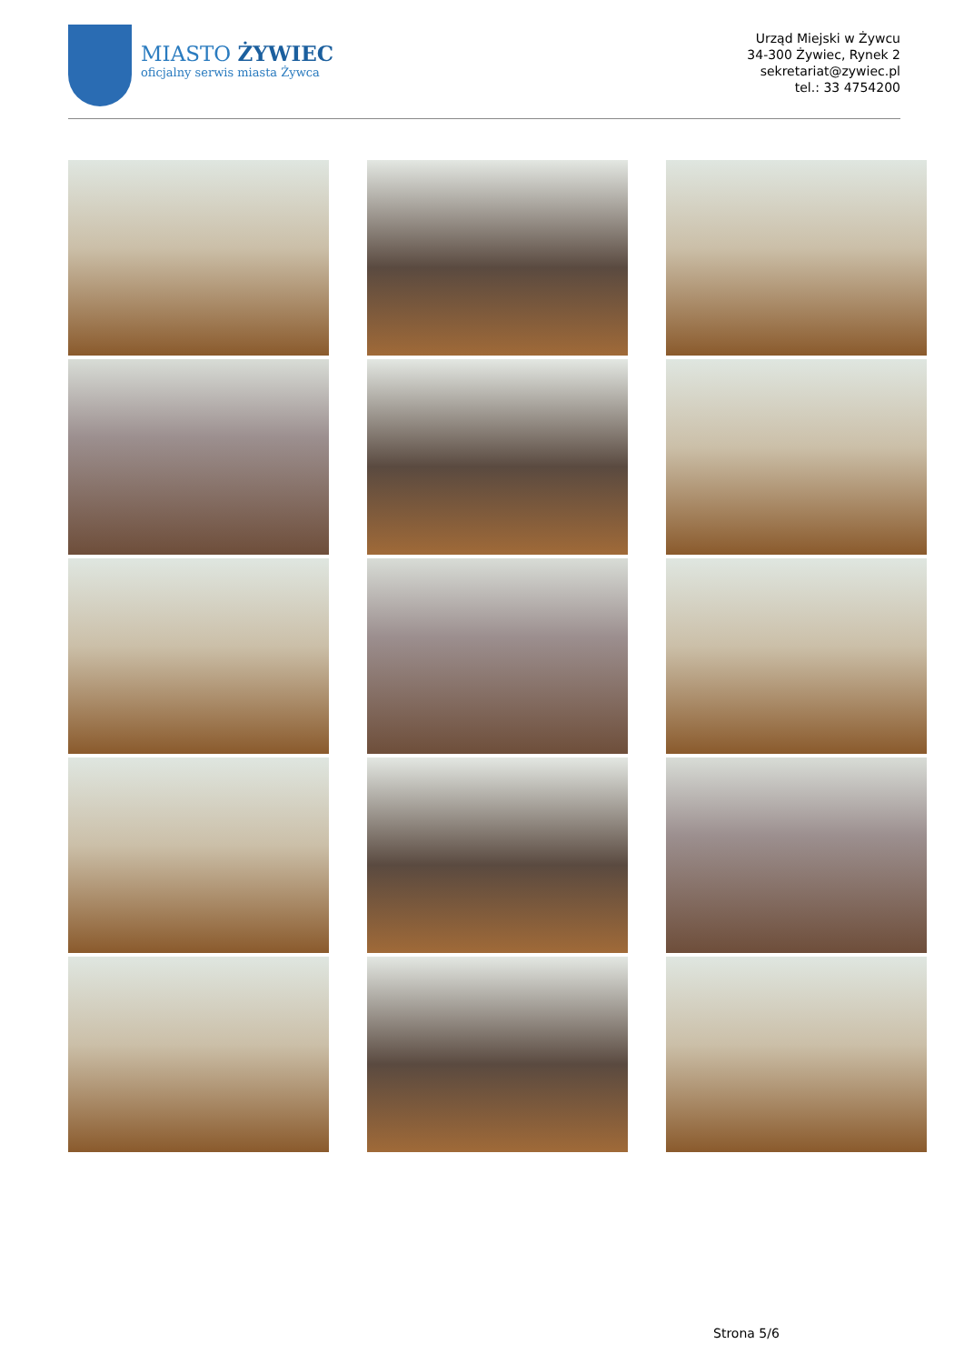MIASTO ŻYWIEC
oficjalny serwis miasta Żywca
Urząd Miejski w Żywcu
34-300 Żywiec, Rynek 2
sekretariat@zywiec.pl
tel.: 33 4754200
Strona 5/6